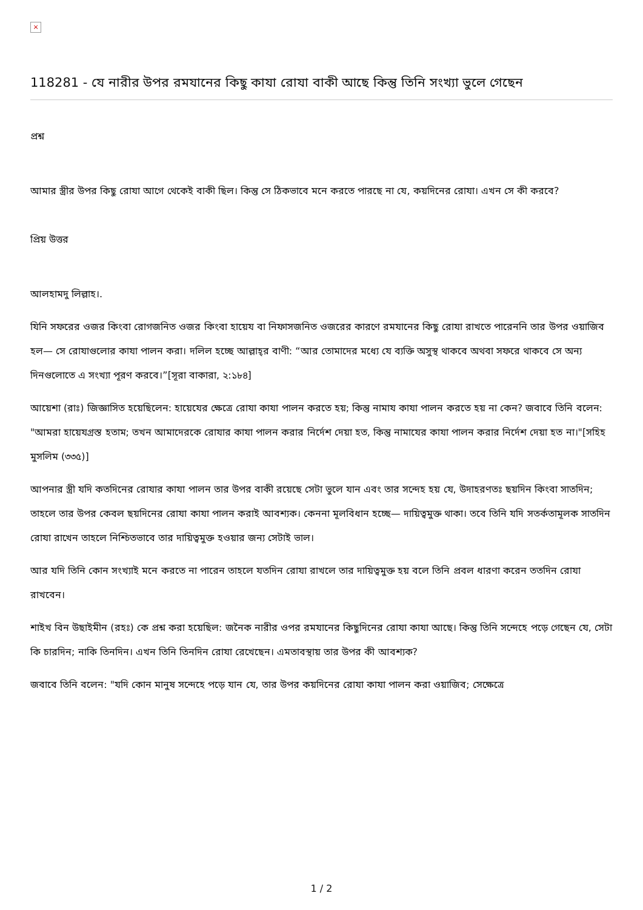×
118281 - যে নারীর উপর রমযানের কিছু কাযা রোযা বাকী আছে কিন্তু তিনি সংখ্যা ভুলে গেছেন
প্রশ্ন
আমার স্ত্রীর উপর কিছু রোযা আগে থেকেই বাকী ছিল। কিন্তু সে ঠিকভাবে মনে করতে পারছে না যে, কয়দিনের রোযা। এখন সে কী করবে?
প্রিয় উত্তর
আলহামদু লিল্লাহ।.
যিনি সফরের ওজর কিংবা রোগজনিত ওজর কিংবা হায়েয বা নিফাসজনিত ওজরের কারণে রমযানের কিছু রোযা রাখতে পারেননি তার উপর ওয়াজিব হল— সে রোযাগুলোর কাযা পালন করা। দলিল হচ্ছে আল্লাহ্‌র বাণী: “আর তোমাদের মধ্যে যে ব্যক্তি অসুস্থ থাকবে অথবা সফরে থাকবে সে অন্য দিনগুলোতে এ সংখ্যা পূরণ করবে।”[সূরা বাকারা, ২:১৮৪]
আয়েশা (রাঃ) জিজ্ঞাসিত হয়েছিলেন: হায়েযের ক্ষেত্রে রোযা কাযা পালন করতে হয়; কিন্তু নামায কাযা পালন করতে হয় না কেন? জবাবে তিনি বলেন: "আমরা হায়েযগ্রস্ত হতাম; তখন আমাদেরকে রোযার কাযা পালন করার নির্দেশ দেয়া হত, কিন্তু নামাযের কাযা পালন করার নির্দেশ দেয়া হত না।"[সহিহ মুসলিম (৩৩৫)]
আপনার স্ত্রী যদি কতদিনের রোযার কাযা পালন তার উপর বাকী রয়েছে সেটা ভুলে যান এবং তার সন্দেহ হয় যে, উদাহরণতঃ ছয়দিন কিংবা সাতদিন; তাহলে তার উপর কেবল ছয়দিনের রোযা কাযা পালন করাই আবশ্যক। কেননা মূলবিধান হচ্ছে— দায়িত্বমুক্ত থাকা। তবে তিনি যদি সতর্কতামূলক সাতদিন রোযা রাখেন তাহলে নিশ্চিতভাবে তার দায়িত্বমুক্ত হওয়ার জন্য সেটাই ভাল।
আর যদি তিনি কোন সংখ্যাই মনে করতে না পারেন তাহলে যতদিন রোযা রাখলে তার দায়িত্বমুক্ত হয় বলে তিনি প্রবল ধারণা করেন ততদিন রোযা রাখবেন।
শাইখ বিন উছাইমীন (রহঃ) কে প্রশ্ন করা হয়েছিল: জনৈক নারীর ওপর রমযানের কিছুদিনের রোযা কাযা আছে। কিন্তু তিনি সন্দেহে পড়ে গেছেন যে, সেটা কি চারদিন; নাকি তিনদিন। এখন তিনি তিনদিন রোযা রেখেছেন। এমতাবস্থায় তার উপর কী আবশ্যক?
জবাবে তিনি বলেন: "যদি কোন মানুষ সন্দেহে পড়ে যান যে, তার উপর কয়দিনের রোযা কাযা পালন করা ওয়াজিব; সেক্ষেত্রে
1 / 2